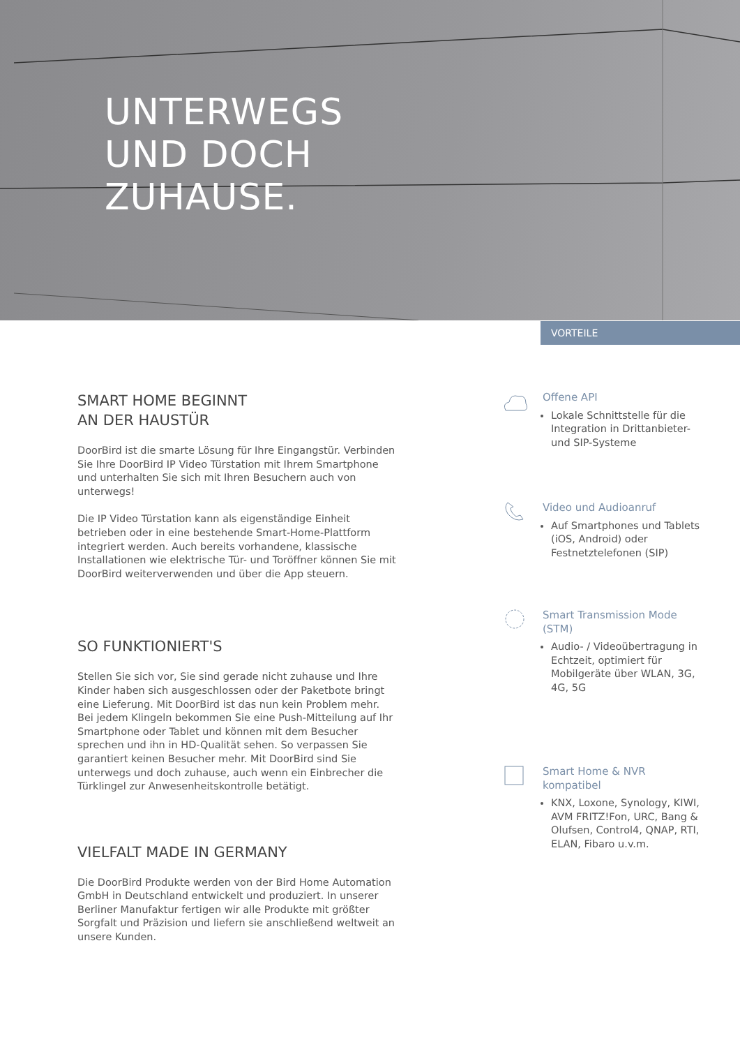UNTERWEGS
UND DOCH
ZUHAUSE.
VORTEILE
SMART HOME BEGINNT
AN DER HAUSTÜR
DoorBird ist die smarte Lösung für Ihre Eingangstür. Verbinden Sie Ihre DoorBird IP Video Türstation mit Ihrem Smartphone und unterhalten Sie sich mit Ihren Besuchern auch von unterwegs!
Die IP Video Türstation kann als eigenständige Einheit betrieben oder in eine bestehende Smart-Home-Plattform integriert werden. Auch bereits vorhandene, klassische Installationen wie elektrische Tür- und Toröffner können Sie mit DoorBird weiterverwenden und über die App steuern.
SO FUNKTIONIERT'S
Stellen Sie sich vor, Sie sind gerade nicht zuhause und Ihre Kinder haben sich ausgeschlossen oder der Paketbote bringt eine Lieferung. Mit DoorBird ist das nun kein Problem mehr. Bei jedem Klingeln bekommen Sie eine Push-Mitteilung auf Ihr Smartphone oder Tablet und können mit dem Besucher sprechen und ihn in HD-Qualität sehen. So verpassen Sie garantiert keinen Besucher mehr. Mit DoorBird sind Sie unterwegs und doch zuhause, auch wenn ein Einbrecher die Türklingel zur Anwesenheitskontrolle betätigt.
VIELFALT MADE IN GERMANY
Die DoorBird Produkte werden von der Bird Home Automation GmbH in Deutschland entwickelt und produziert. In unserer Berliner Manufaktur fertigen wir alle Produkte mit größter Sorgfalt und Präzision und liefern sie anschließend weltweit an unsere Kunden.
Offene API
Lokale Schnittstelle für die Integration in Drittanbieter- und SIP-Systeme
Video und Audioanruf
Auf Smartphones und Tablets (iOS, Android) oder Festnetztelefonen (SIP)
Smart Transmission Mode (STM)
Audio- / Videoübertragung in Echtzeit, optimiert für Mobilgeräte über WLAN, 3G, 4G, 5G
Smart Home & NVR kompatibel
KNX, Loxone, Synology, KIWI, AVM FRITZ!Fon, URC, Bang & Olufsen, Control4, QNAP, RTI, ELAN, Fibaro u.v.m.